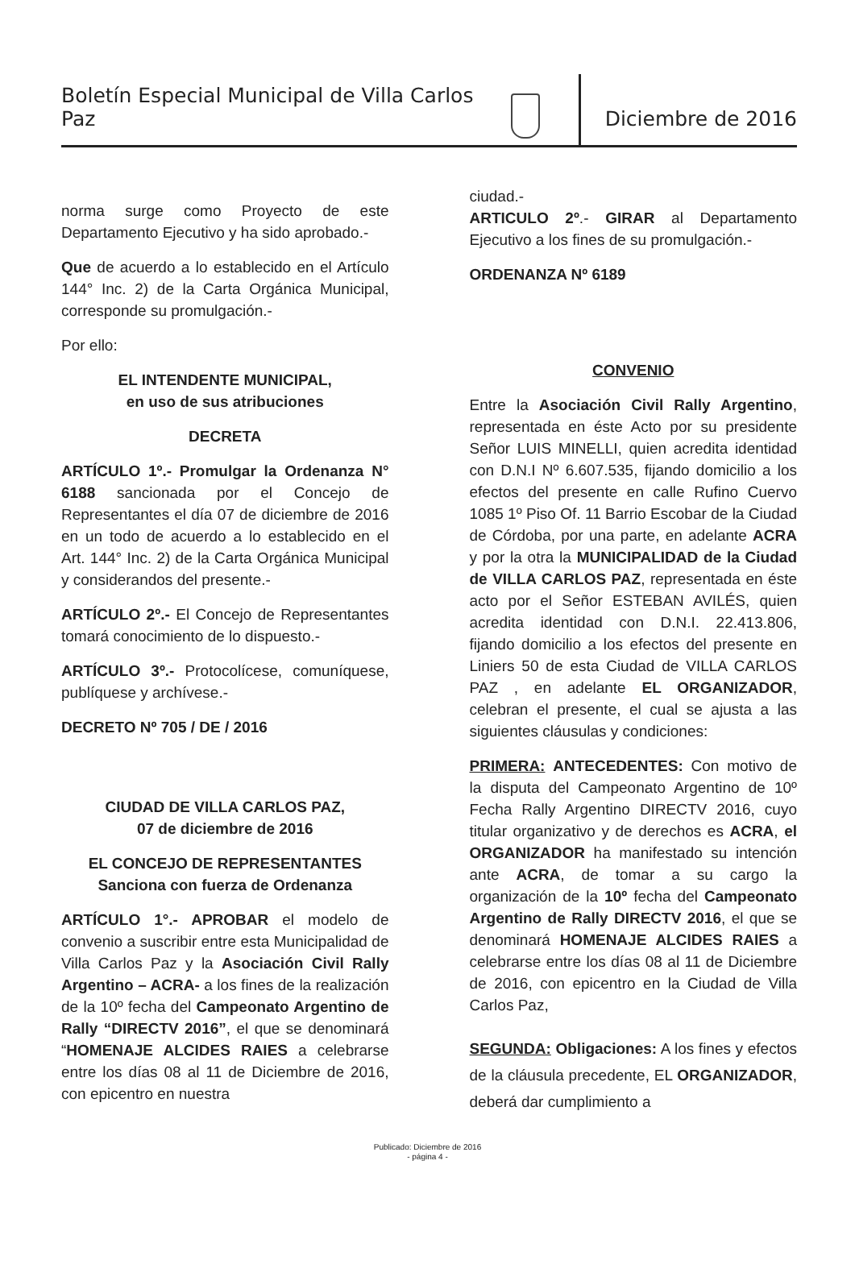Boletín Especial Municipal de Villa Carlos Paz
Diciembre de 2016
norma surge como Proyecto de este Departamento Ejecutivo y ha sido aprobado.-
Que de acuerdo a lo establecido en el Artículo 144° Inc. 2) de la Carta Orgánica Municipal, corresponde su promulgación.-
Por ello:
EL INTENDENTE MUNICIPAL,
en uso de sus atribuciones
DECRETA
ARTÍCULO 1º.- Promulgar la Ordenanza N° 6188 sancionada por el Concejo de Representantes el día 07 de diciembre de 2016 en un todo de acuerdo a lo establecido en el Art. 144° Inc. 2) de la Carta Orgánica Municipal y considerandos del presente.-
ARTÍCULO 2º.- El Concejo de Representantes tomará conocimiento de lo dispuesto.-
ARTÍCULO 3º.- Protocolícese, comuníquese, publíquese y archívese.-
DECRETO Nº 705 / DE / 2016
CIUDAD DE VILLA CARLOS PAZ,
07 de diciembre de 2016
EL CONCEJO DE REPRESENTANTES
Sanciona con fuerza de Ordenanza
ARTÍCULO 1°.- APROBAR el modelo de convenio a suscribir entre esta Municipalidad de Villa Carlos Paz y la Asociación Civil Rally Argentino – ACRA- a los fines de la realización de la 10º fecha del Campeonato Argentino de Rally “DIRECTV 2016”, el que se denominará “HOMENAJE ALCIDES RAIES a celebrarse entre los días 08 al 11 de Diciembre de 2016, con epicentro en nuestra
ciudad.-
ARTICULO 2º.- GIRAR al Departamento Ejecutivo a los fines de su promulgación.-
ORDENANZA Nº 6189
CONVENIO
Entre la Asociación Civil Rally Argentino, representada en éste Acto por su presidente Señor LUIS MINELLI, quien acredita identidad con D.N.I Nº 6.607.535, fijando domicilio a los efectos del presente en calle Rufino Cuervo 1085 1º Piso Of. 11 Barrio Escobar de la Ciudad de Córdoba, por una parte, en adelante ACRA y por la otra la MUNICIPALIDAD de la Ciudad de VILLA CARLOS PAZ, representada en éste acto por el Señor ESTEBAN AVILÉS, quien acredita identidad con D.N.I. 22.413.806, fijando domicilio a los efectos del presente en Liniers 50 de esta Ciudad de VILLA CARLOS PAZ , en adelante EL ORGANIZADOR, celebran el presente, el cual se ajusta a las siguientes cláusulas y condiciones:
PRIMERA: ANTECEDENTES: Con motivo de la disputa del Campeonato Argentino de 10º Fecha Rally Argentino DIRECTV 2016, cuyo titular organizativo y de derechos es ACRA, el ORGANIZADOR ha manifestado su intención ante ACRA, de tomar a su cargo la organización de la 10º fecha del Campeonato Argentino de Rally DIRECTV 2016, el que se denominará HOMENAJE ALCIDES RAIES a celebrarse entre los días 08 al 11 de Diciembre de 2016, con epicentro en la Ciudad de Villa Carlos Paz,
SEGUNDA: Obligaciones: A los fines y efectos de la cláusula precedente, EL ORGANIZADOR, deberá dar cumplimiento a
Publicado: Diciembre de 2016
- página 4 -